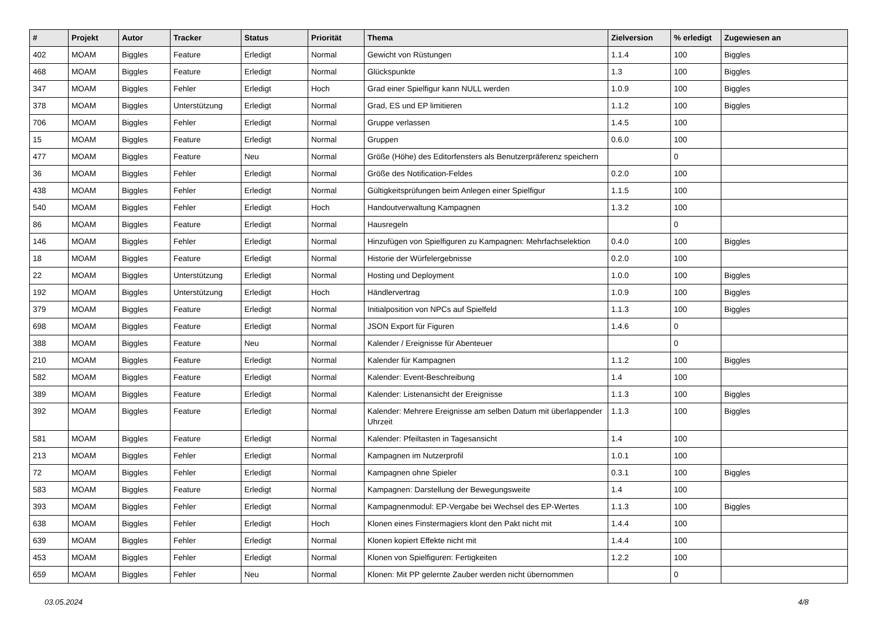| # | Projekt | Autor | Tracker | Status | Priorität | Thema | Zielversion | % erledigt | Zugewiesen an |
| --- | --- | --- | --- | --- | --- | --- | --- | --- | --- |
| 402 | MOAM | Biggles | Feature | Erledigt | Normal | Gewicht von Rüstungen | 1.1.4 | 100 | Biggles |
| 468 | MOAM | Biggles | Feature | Erledigt | Normal | Glückspunkte | 1.3 | 100 | Biggles |
| 347 | MOAM | Biggles | Fehler | Erledigt | Hoch | Grad einer Spielfigur kann NULL werden | 1.0.9 | 100 | Biggles |
| 378 | MOAM | Biggles | Unterstützung | Erledigt | Normal | Grad, ES und EP limitieren | 1.1.2 | 100 | Biggles |
| 706 | MOAM | Biggles | Fehler | Erledigt | Normal | Gruppe verlassen | 1.4.5 | 100 | |
| 15 | MOAM | Biggles | Feature | Erledigt | Normal | Gruppen | 0.6.0 | 100 | |
| 477 | MOAM | Biggles | Feature | Neu | Normal | Größe (Höhe) des Editorfensters als Benutzerpräferenz speichern | | 0 | |
| 36 | MOAM | Biggles | Fehler | Erledigt | Normal | Größe des Notification-Feldes | 0.2.0 | 100 | |
| 438 | MOAM | Biggles | Fehler | Erledigt | Normal | Gültigkeitsprüfungen beim Anlegen einer Spielfigur | 1.1.5 | 100 | |
| 540 | MOAM | Biggles | Fehler | Erledigt | Hoch | Handoutverwaltung Kampagnen | 1.3.2 | 100 | |
| 86 | MOAM | Biggles | Feature | Erledigt | Normal | Hausregeln | | 0 | |
| 146 | MOAM | Biggles | Fehler | Erledigt | Normal | Hinzufügen von Spielfiguren zu Kampagnen: Mehrfachselektion | 0.4.0 | 100 | Biggles |
| 18 | MOAM | Biggles | Feature | Erledigt | Normal | Historie der Würfelergebnisse | 0.2.0 | 100 | |
| 22 | MOAM | Biggles | Unterstützung | Erledigt | Normal | Hosting und Deployment | 1.0.0 | 100 | Biggles |
| 192 | MOAM | Biggles | Unterstützung | Erledigt | Hoch | Händlervertrag | 1.0.9 | 100 | Biggles |
| 379 | MOAM | Biggles | Feature | Erledigt | Normal | Initialposition von NPCs auf Spielfeld | 1.1.3 | 100 | Biggles |
| 698 | MOAM | Biggles | Feature | Erledigt | Normal | JSON Export für Figuren | 1.4.6 | 0 | |
| 388 | MOAM | Biggles | Feature | Neu | Normal | Kalender / Ereignisse für Abenteuer | | 0 | |
| 210 | MOAM | Biggles | Feature | Erledigt | Normal | Kalender für Kampagnen | 1.1.2 | 100 | Biggles |
| 582 | MOAM | Biggles | Feature | Erledigt | Normal | Kalender: Event-Beschreibung | 1.4 | 100 | |
| 389 | MOAM | Biggles | Feature | Erledigt | Normal | Kalender: Listenansicht der Ereignisse | 1.1.3 | 100 | Biggles |
| 392 | MOAM | Biggles | Feature | Erledigt | Normal | Kalender: Mehrere Ereignisse am selben Datum mit überlappender Uhrzeit | 1.1.3 | 100 | Biggles |
| 581 | MOAM | Biggles | Feature | Erledigt | Normal | Kalender: Pfeiltasten in Tagesansicht | 1.4 | 100 | |
| 213 | MOAM | Biggles | Fehler | Erledigt | Normal | Kampagnen im Nutzerprofil | 1.0.1 | 100 | |
| 72 | MOAM | Biggles | Fehler | Erledigt | Normal | Kampagnen ohne Spieler | 0.3.1 | 100 | Biggles |
| 583 | MOAM | Biggles | Feature | Erledigt | Normal | Kampagnen: Darstellung der Bewegungsweite | 1.4 | 100 | |
| 393 | MOAM | Biggles | Fehler | Erledigt | Normal | Kampagnenmodul: EP-Vergabe bei Wechsel des EP-Wertes | 1.1.3 | 100 | Biggles |
| 638 | MOAM | Biggles | Fehler | Erledigt | Hoch | Klonen eines Finstermagiers klont den Pakt nicht mit | 1.4.4 | 100 | |
| 639 | MOAM | Biggles | Fehler | Erledigt | Normal | Klonen kopiert Effekte nicht mit | 1.4.4 | 100 | |
| 453 | MOAM | Biggles | Fehler | Erledigt | Normal | Klonen von Spielfiguren: Fertigkeiten | 1.2.2 | 100 | |
| 659 | MOAM | Biggles | Fehler | Neu | Normal | Klonen: Mit PP gelernte Zauber werden nicht übernommen | | 0 | |
03.05.2024 4/8